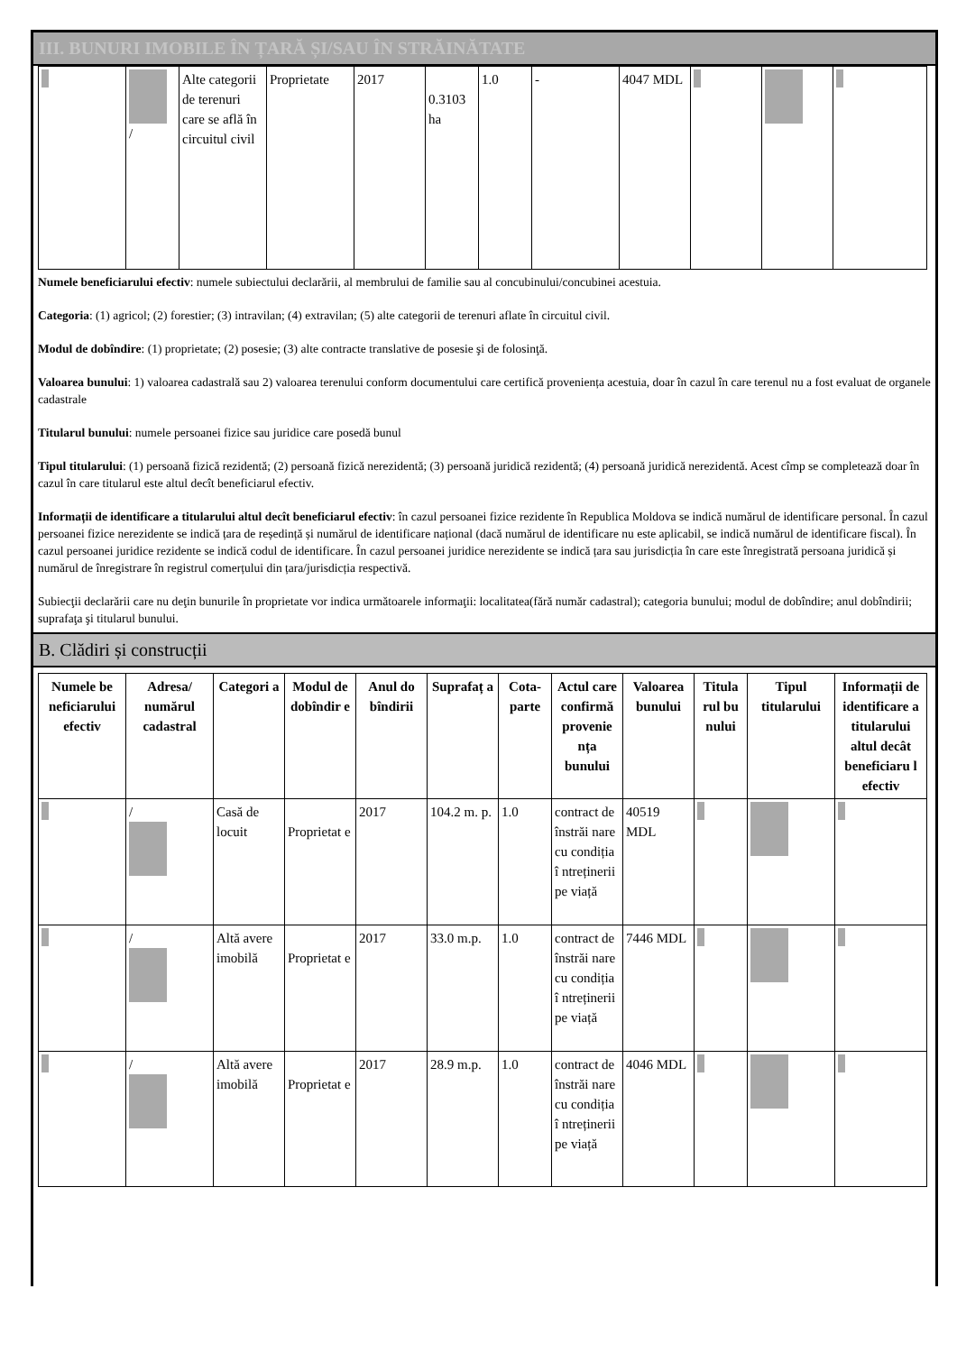III. BUNURI IMOBILE ÎN ȚARĂ ȘI/SAU ÎN STRĂINĂTATE
| | / | Alte categorii de terenuri care se află în circuitul civil | Proprietate | 2017 | 0.3103 ha | 1.0 | - | 4047 MDL | | | |
Numele beneficiarului efectiv: numele subiectului declarării, al membrului de familie sau al concubinului/concubinei acestuia.
Categoria: (1) agricol; (2) forestier; (3) intravilan; (4) extravilan; (5) alte categorii de terenuri aflate în circuitul civil.
Modul de dobîndire: (1) proprietate; (2) posesie; (3) alte contracte translative de posesie şi de folosinţă.
Valoarea bunului: 1) valoarea cadastrală sau 2) valoarea terenului conform documentului care certifică proveniența acestuia, doar în cazul în care terenul nu a fost evaluat de organele cadastrale
Titularul bunului: numele persoanei fizice sau juridice care posedă bunul
Tipul titularului: (1) persoană fizică rezidentă; (2) persoană fizică nerezidentă; (3) persoană juridică rezidentă; (4) persoană juridică nerezidentă. Acest cîmp se completează doar în cazul în care titularul este altul decît beneficiarul efectiv.
Informații de identificare a titularului altul decît beneficiarul efectiv: în cazul persoanei fizice rezidente în Republica Moldova se indică numărul de identificare personal. În cazul persoanei fizice nerezidente se indică țara de reședință și numărul de identificare național (dacă numărul de identificare nu este aplicabil, se indică numărul de identificare fiscal). În cazul persoanei juridice rezidente se indică codul de identificare. În cazul persoanei juridice nerezidente se indică țara sau jurisdicția în care este înregistrată persoana juridică și numărul de înregistrare în registrul comerțului din țara/jurisdicția respectivă.
Subiecţii declarării care nu deţin bunurile în proprietate vor indica următoarele informaţii: localitatea(fără număr cadastral); categoria bunului; modul de dobîndire; anul dobîndirii; suprafaţa şi titularul bunului.
B. Clădiri și construcții
| Numele be neficiarului efectiv | Adresa/ numărul cadastral | Categori a | Modul de dobîndir e | Anul do bîndirii | Suprafaț a | Cota-parte | Actul care confirmă provenie nța bunului | Valoarea bunului | Titula rul bu nului | Tipul titularului | Informații de identificare a titularului altul decât beneficiaru l efectiv |
| --- | --- | --- | --- | --- | --- | --- | --- | --- | --- | --- | --- |
| | / | Casă de locuit | Proprietat e | 2017 | 104.2 m. p. | 1.0 | contract de înstrăi nare cu condiția î ntreținerii pe viață | 40519 MDL | | | |
| | / | Altă avere imobilă | Proprietat e | 2017 | 33.0 m.p. | 1.0 | contract de înstrăi nare cu condiția î ntreținerii pe viață | 7446 MDL | | | |
| | / | Altă avere imobilă | Proprietat e | 2017 | 28.9 m.p. | 1.0 | contract de înstrăi nare cu condiția î ntreținerii pe viață | 4046 MDL | | | |